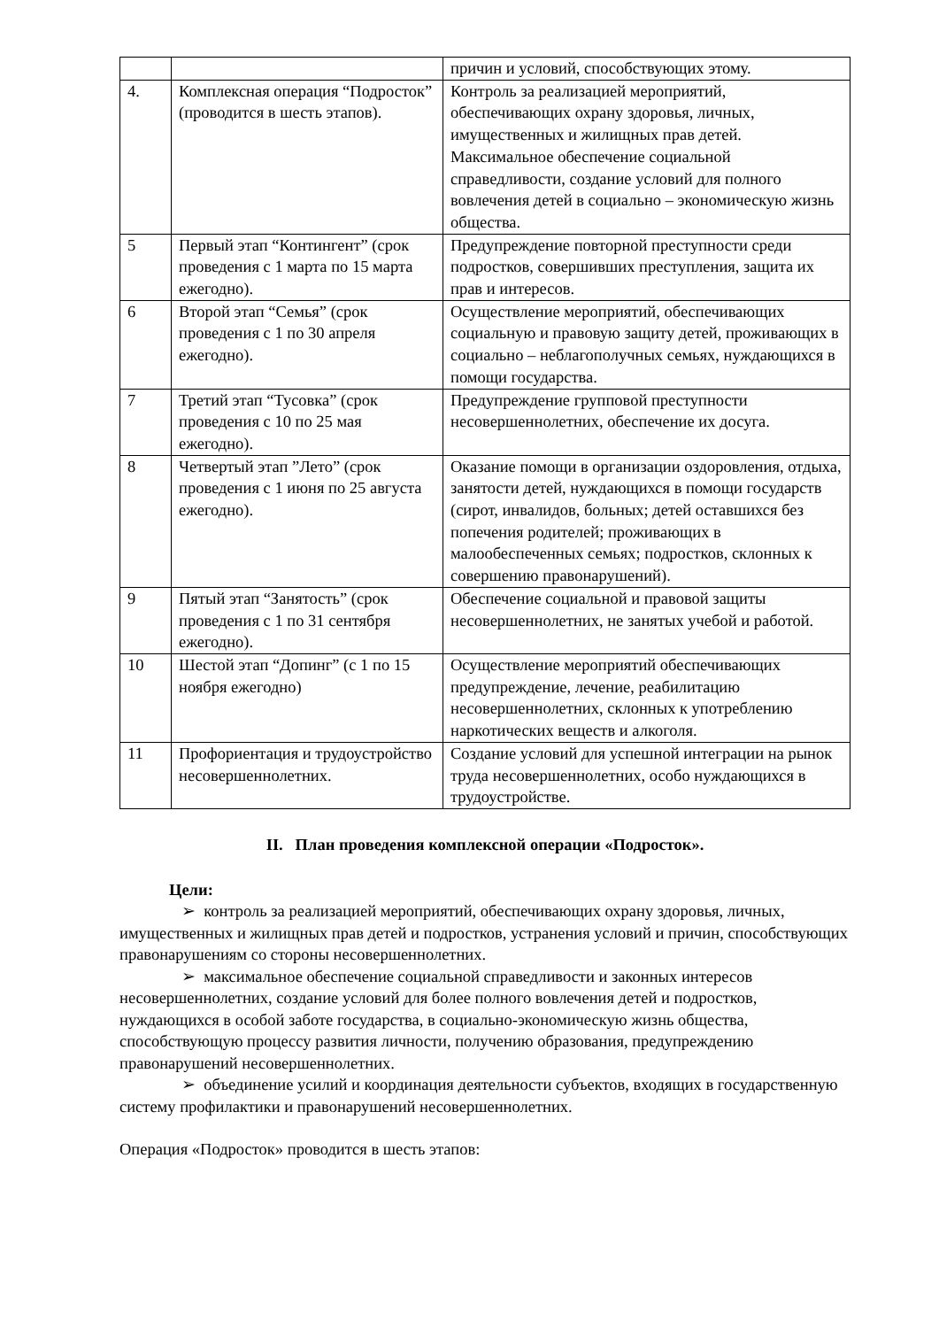| | | причин и условий, способствующих этому. |
| 4. | Комплексная операция “Подросток” (проводится в шесть этапов). | Контроль за реализацией мероприятий, обеспечивающих охрану здоровья, личных, имущественных и жилищных прав детей. Максимальное обеспечение социальной справедливости, создание условий для полного вовлечения детей в социально – экономическую жизнь общества. |
| 5 | Первый этап “Контингент” (срок проведения с 1 марта по 15 марта ежегодно). | Предупреждение повторной преступности среди подростков, совершивших преступления, защита их прав и интересов. |
| 6 | Второй этап “Семья” (срок проведения с 1 по 30 апреля ежегодно). | Осуществление мероприятий, обеспечивающих социальную и правовую защиту детей, проживающих в социально – неблагополучных семьях, нуждающихся в помощи государства. |
| 7 | Третий этап “Тусовка” (срок проведения с 10 по 25 мая ежегодно). | Предупреждение групповой преступности несовершеннолетних, обеспечение их досуга. |
| 8 | Четвертый этап ”Лето” (срок проведения с 1 июня по 25 августа ежегодно). | Оказание помощи в организации оздоровления, отдыха, занятости детей, нуждающихся в помощи государств (сирот, инвалидов, больных; детей оставшихся без попечения родителей; проживающих в малообеспеченных семьях; подростков, склонных к совершению правонарушений). |
| 9 | Пятый этап “Занятость” (срок проведения с 1 по 31 сентября ежегодно). | Обеспечение социальной и правовой защиты несовершеннолетних, не занятых учебой и работой. |
| 10 | Шестой этап “Допинг” (с 1 по 15 ноября ежегодно) | Осуществление мероприятий обеспечивающих предупреждение, лечение, реабилитацию несовершеннолетних, склонных к употреблению наркотических веществ и алкоголя. |
| 11 | Профориентация и трудоустройство несовершеннолетних. | Создание условий для успешной интеграции на рынок труда несовершеннолетних, особо нуждающихся в трудоустройстве. |
II. План проведения комплексной операции «Подросток».
Цели:
➢ контроль за реализацией мероприятий, обеспечивающих охрану здоровья, личных, имущественных и жилищных прав детей и подростков, устранения условий и причин, способствующих правонарушениям со стороны несовершеннолетних.
➢ максимальное обеспечение социальной справедливости и законных интересов несовершеннолетних, создание условий для более полного вовлечения детей и подростков, нуждающихся в особой заботе государства, в социально-экономическую жизнь общества, способствующую процессу развития личности, получению образования, предупреждению правонарушений несовершеннолетних.
➢ объединение усилий и координация деятельности субъектов, входящих в государственную систему профилактики и правонарушений несовершеннолетних.
Операция «Подросток» проводится в шесть этапов: